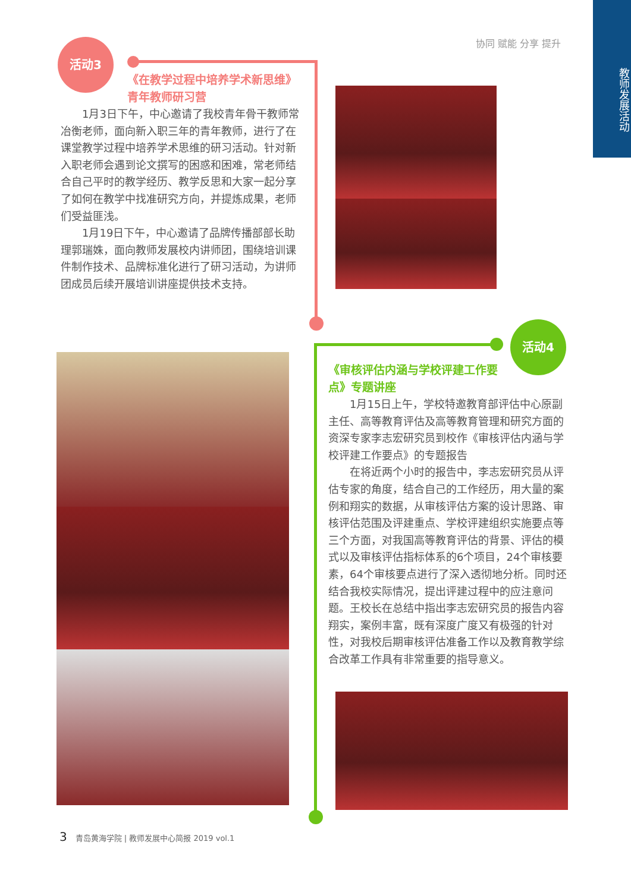教师发展活动
协同 赋能 分享 提升
活动3
《在教学过程中培养学术新思维》
青年教师研习营
1月3日下午，中心邀请了我校青年骨干教师常冶衡老师，面向新入职三年的青年教师，进行了在课堂教学过程中培养学术思维的研习活动。针对新入职老师会遇到论文撰写的困惑和困难，常老师结合自己平时的教学经历、教学反思和大家一起分享了如何在教学中找准研究方向，并提炼成果，老师们受益匪浅。
1月19日下午，中心邀请了品牌传播部部长助理郭瑞姝，面向教师发展校内讲师团，围绕培训课件制作技术、品牌标准化进行了研习活动，为讲师团成员后续开展培训讲座提供技术支持。
活动4
《审核评估内涵与学校评建工作要点》专题讲座
1月15日上午，学校特邀教育部评估中心原副主任、高等教育评估及高等教育管理和研究方面的资深专家李志宏研究员到校作《审核评估内涵与学校评建工作要点》的专题报告
在将近两个小时的报告中，李志宏研究员从评估专家的角度，结合自己的工作经历，用大量的案例和翔实的数据，从审核评估方案的设计思路、审核评估范围及评建重点、学校评建组织实施要点等三个方面，对我国高等教育评估的背景、评估的模式以及审核评估指标体系的6个项目，24个审核要素，64个审核要点进行了深入透彻地分析。同时还结合我校实际情况，提出评建过程中的应注意问题。王校长在总结中指出李志宏研究员的报告内容翔实，案例丰富，既有深度广度又有极强的针对性，对我校后期审核评估准备工作以及教育教学综合改革工作具有非常重要的指导意义。
3 青岛黄海学院 | 教师发展中心简报 2019 vol.1